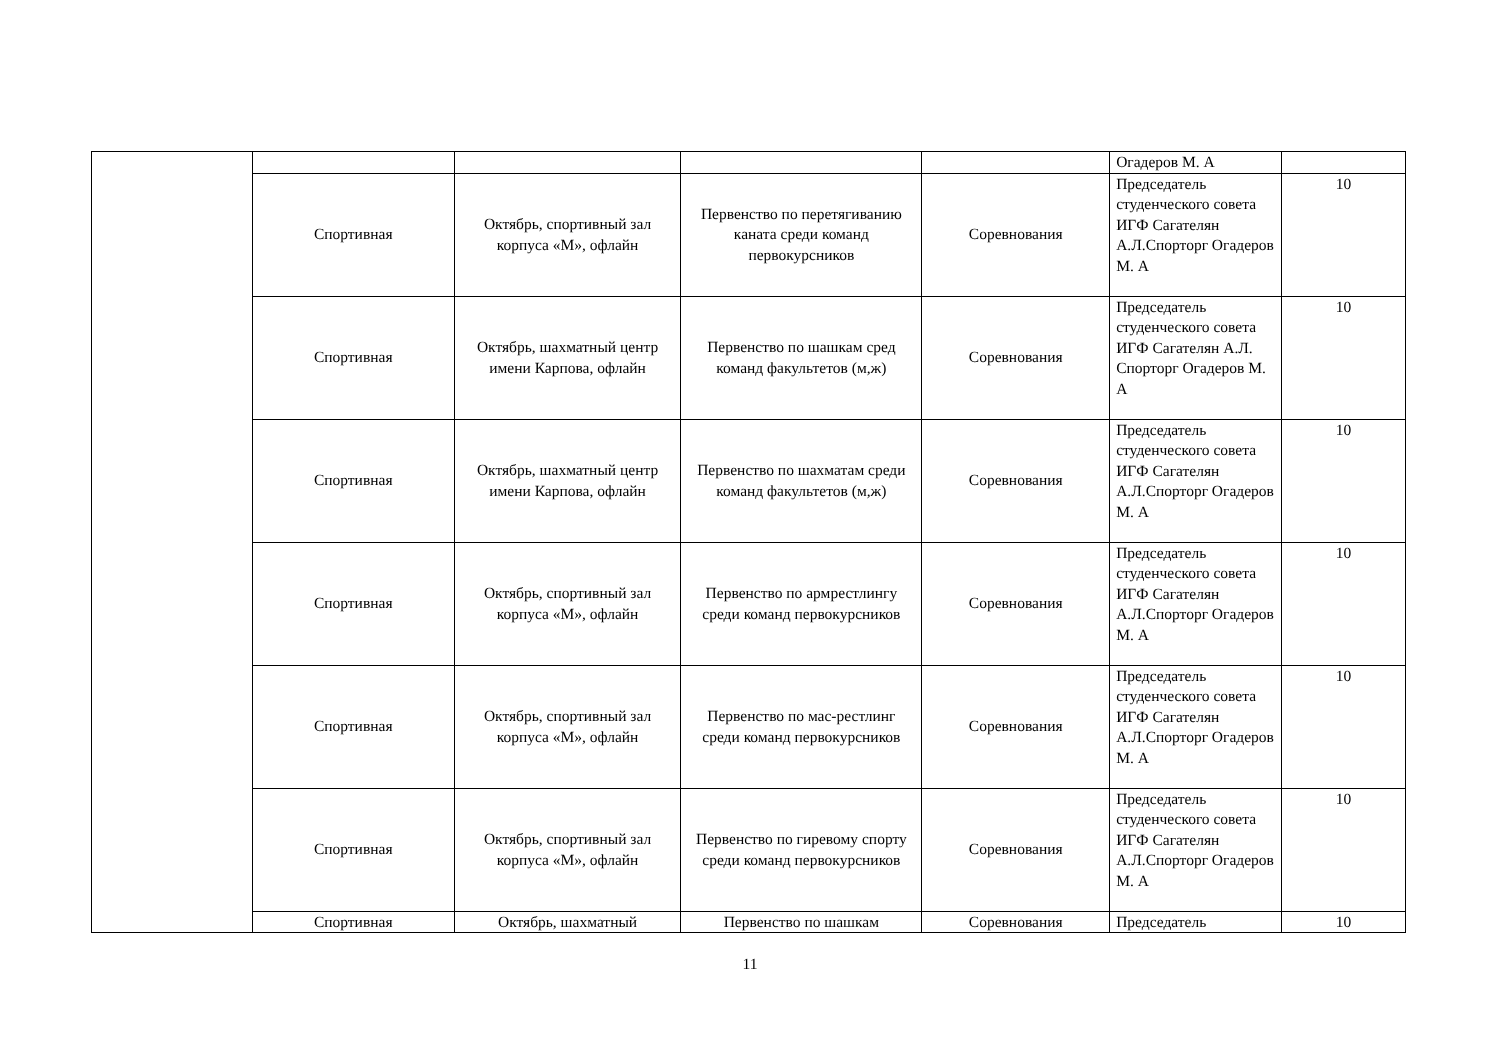| | | | | | Огадеров М. А | |
| | Спортивная | Октябрь, спортивный зал корпуса «М», офлайн | Первенство по перетягиванию каната среди команд первокурсников | Соревнования | Председатель студенческого совета ИГФ Сагателян А.Л.Спорторг Огадеров М. А | 10 |
| | Спортивная | Октябрь, шахматный центр имени Карпова, офлайн | Первенство по шашкам сред команд факультетов (м,ж) | Соревнования | Председатель студенческого совета ИГФ Сагателян А.Л. Спорторг Огадеров М. А | 10 |
| | Спортивная | Октябрь, шахматный центр имени Карпова, офлайн | Первенство по шахматам среди команд факультетов (м,ж) | Соревнования | Председатель студенческого совета ИГФ Сагателян А.Л.Спорторг Огадеров М. А | 10 |
| | Спортивная | Октябрь, спортивный зал корпуса «М», офлайн | Первенство по армрестлингу среди команд первокурсников | Соревнования | Председатель студенческого совета ИГФ Сагателян А.Л.Спорторг Огадеров М. А | 10 |
| | Спортивная | Октябрь, спортивный зал корпуса «М», офлайн | Первенство по мас-рестлинг среди команд первокурсников | Соревнования | Председатель студенческого совета ИГФ Сагателян А.Л.Спорторг Огадеров М. А | 10 |
| | Спортивная | Октябрь, спортивный зал корпуса «М», офлайн | Первенство по гиревому спорту среди команд первокурсников | Соревнования | Председатель студенческого совета ИГФ Сагателян А.Л.Спорторг Огадеров М. А | 10 |
| | Спортивная | Октябрь, шахматный | Первенство по шашкам | Соревнования | Председатель | 10 |
11